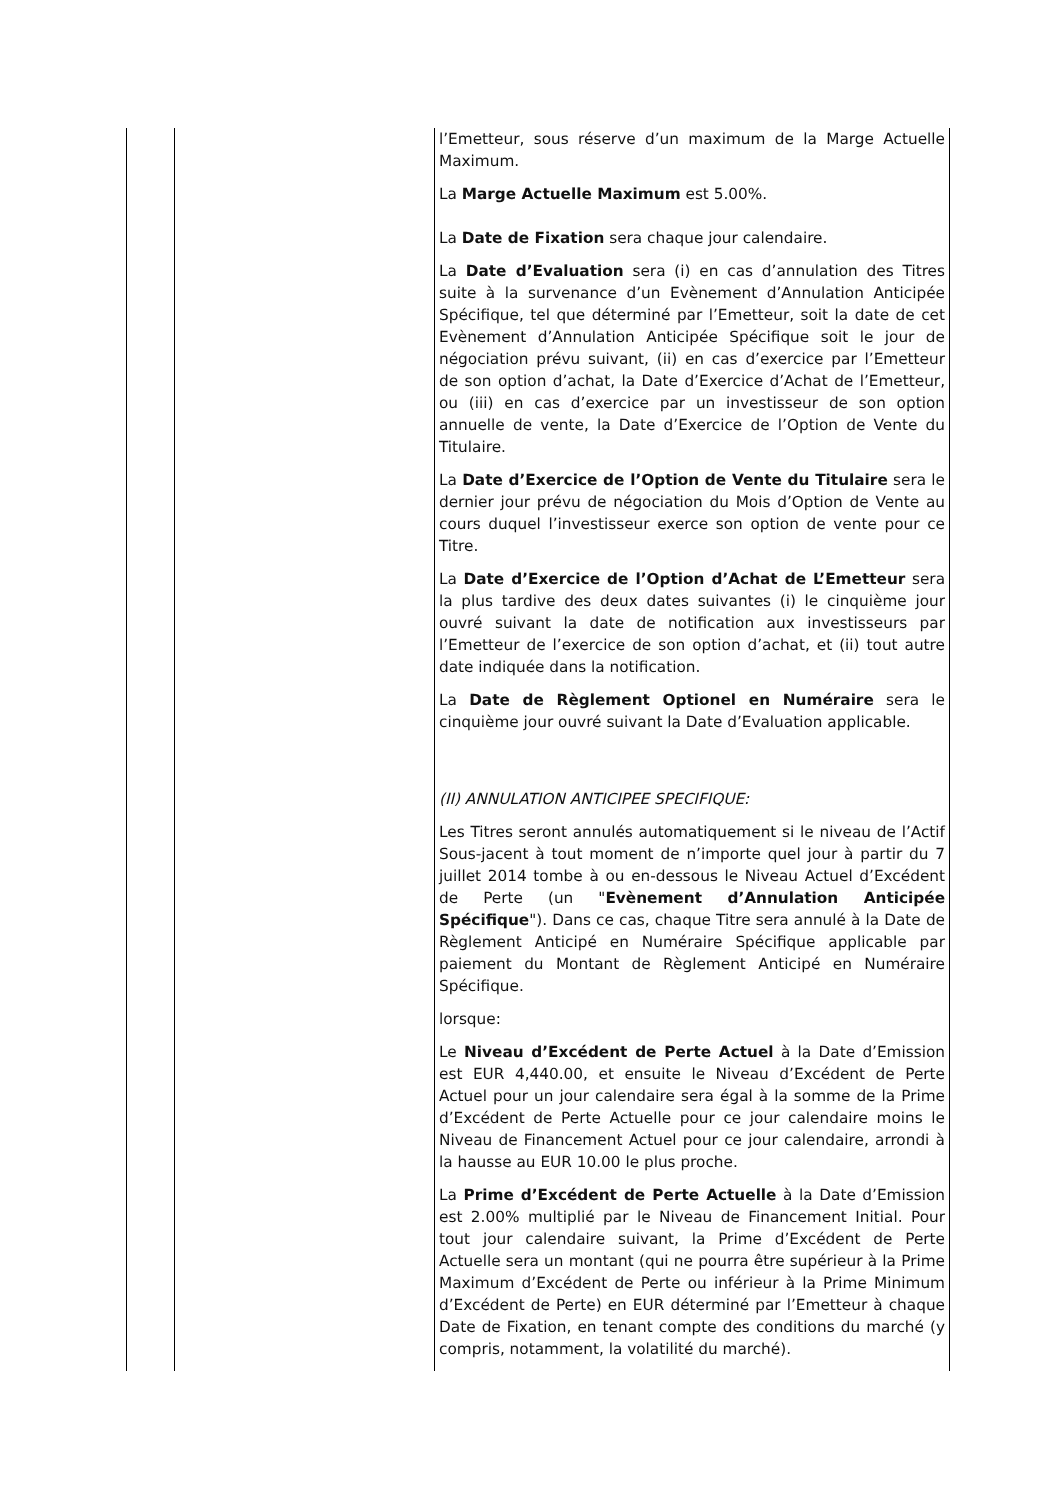| | | l’Emetteur, sous réserve d’un maximum de la Marge Actuelle Maximum. La Marge Actuelle Maximum est 5.00%. La Date de Fixation sera chaque jour calendaire. La Date d’Evaluation sera (i) en cas d’annulation des Titres suite à la survenance d’un Evènement d’Annulation Anticipée Spécifique, tel que déterminé par l’Emetteur, soit la date de cet Evènement d’Annulation Anticipée Spécifique soit le jour de négociation prévu suivant, (ii) en cas d’exercice par l’Emetteur de son option d’achat, la Date d’Exercice d’Achat de l’Emetteur, ou (iii) en cas d’exercice par un investisseur de son option annuelle de vente, la Date d’Exercice de l’Option de Vente du Titulaire. La Date d’Exercice de l’Option de Vente du Titulaire sera le dernier jour prévu de négociation du Mois d’Option de Vente au cours duquel l’investisseur exerce son option de vente pour ce Titre. La Date d’Exercice de l’Option d’Achat de L’Emetteur sera la plus tardive des deux dates suivantes (i) le cinquième jour ouvré suivant la date de notification aux investisseurs par l’Emetteur de l’exercice de son option d’achat, et (ii) tout autre date indiquée dans la notification. La Date de Règlement Optionel en Numéraire sera le cinquième jour ouvré suivant la Date d’Evaluation applicable. (II) ANNULATION ANTICIPEE SPECIFIQUE: Les Titres seront annulés automatiquement si le niveau de l’Actif Sous-jacent à tout moment de n’importe quel jour à partir du 7 juillet 2014 tombe à ou en-dessous le Niveau Actuel d’Excédent de Perte (un " Evènement d’Annulation Anticipée Spécifique "). Dans ce cas, chaque Titre sera annulé à la Date de Règlement Anticipé en Numéraire Spécifique applicable par paiement du Montant de Règlement Anticipé en Numéraire Spécifique. lorsque: Le Niveau d’Excédent de Perte Actuel à la Date d’Emission est EUR 4,440.00, et ensuite le Niveau d’Excédent de Perte Actuel pour un jour calendaire sera égal à la somme de la Prime d’Excédent de Perte Actuelle pour ce jour calendaire moins le Niveau de Financement Actuel pour ce jour calendaire, arrondi à la hausse au EUR 10.00 le plus proche. La Prime d’Excédent de Perte Actuelle à la Date d’Emission est 2.00% multiplié par le Niveau de Financement Initial. Pour tout jour calendaire suivant, la Prime d’Excédent de Perte Actuelle sera un montant (qui ne pourra être supérieur à la Prime Maximum d’Excédent de Perte ou inférieur à la Prime Minimum d’Excédent de Perte) en EUR déterminé par l’Emetteur à chaque Date de Fixation, en tenant compte des conditions du marché (y compris, notamment, la volatilité du marché). |